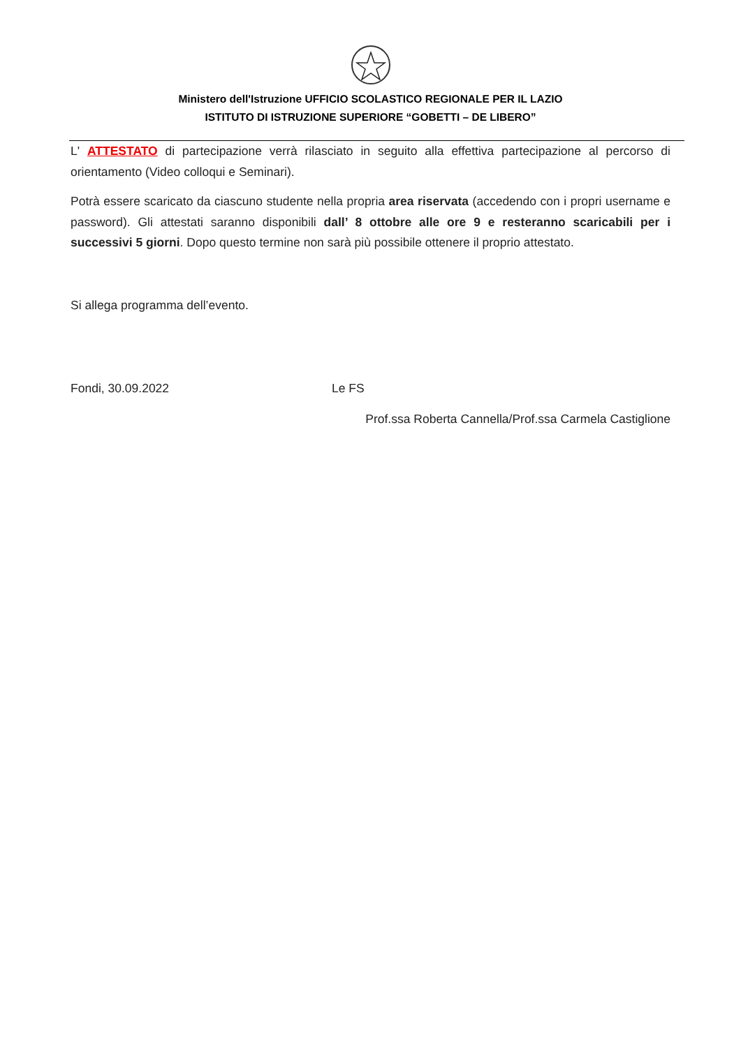Ministero dell'Istruzione UFFICIO SCOLASTICO REGIONALE PER IL LAZIO
ISTITUTO DI ISTRUZIONE SUPERIORE “GOBETTI – DE LIBERO”
L' ATTESTATO di partecipazione verrà rilasciato in seguito alla effettiva partecipazione al percorso di orientamento (Video colloqui e Seminari).
Potrà essere scaricato da ciascuno studente nella propria area riservata (accedendo con i propri username e password). Gli attestati saranno disponibili dall’ 8 ottobre alle ore 9 e resteranno scaricabili per i successivi 5 giorni. Dopo questo termine non sarà più possibile ottenere il proprio attestato.
Si allega programma dell’evento.
Fondi, 30.09.2022 Le FS
Prof.ssa Roberta Cannella/Prof.ssa Carmela Castiglione